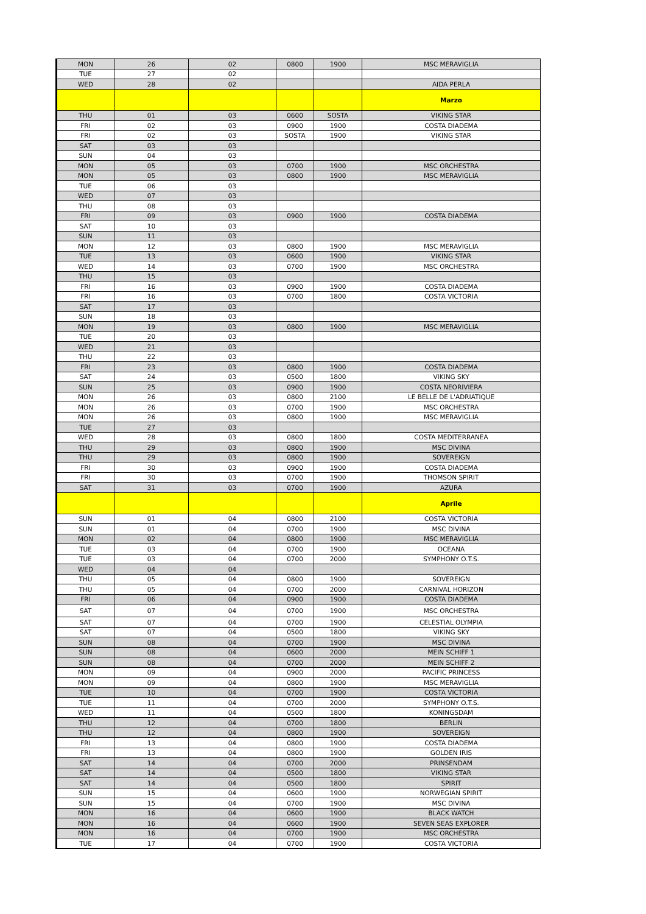| MON | 26 | 02 | 0800 | 1900 | MSC MERAVIGLIA |
| TUE | 27 | 02 | | | |
| WED | 28 | 02 | | | AIDA PERLA |
| | | | | | Marzo |
| THU | 01 | 03 | 0600 | SOSTA | VIKING STAR |
| FRI | 02 | 03 | 0900 | 1900 | COSTA DIADEMA |
| FRI | 02 | 03 | SOSTA | 1900 | VIKING STAR |
| SAT | 03 | 03 | | | |
| SUN | 04 | 03 | | | |
| MON | 05 | 03 | 0700 | 1900 | MSC ORCHESTRA |
| MON | 05 | 03 | 0800 | 1900 | MSC MERAVIGLIA |
| TUE | 06 | 03 | | | |
| WED | 07 | 03 | | | |
| THU | 08 | 03 | | | |
| FRI | 09 | 03 | 0900 | 1900 | COSTA DIADEMA |
| SAT | 10 | 03 | | | |
| SUN | 11 | 03 | | | |
| MON | 12 | 03 | 0800 | 1900 | MSC MERAVIGLIA |
| TUE | 13 | 03 | 0600 | 1900 | VIKING STAR |
| WED | 14 | 03 | 0700 | 1900 | MSC ORCHESTRA |
| THU | 15 | 03 | | | |
| FRI | 16 | 03 | 0900 | 1900 | COSTA DIADEMA |
| FRI | 16 | 03 | 0700 | 1800 | COSTA VICTORIA |
| SAT | 17 | 03 | | | |
| SUN | 18 | 03 | | | |
| MON | 19 | 03 | 0800 | 1900 | MSC MERAVIGLIA |
| TUE | 20 | 03 | | | |
| WED | 21 | 03 | | | |
| THU | 22 | 03 | | | |
| FRI | 23 | 03 | 0800 | 1900 | COSTA DIADEMA |
| SAT | 24 | 03 | 0500 | 1800 | VIKING SKY |
| SUN | 25 | 03 | 0900 | 1900 | COSTA NEORIVIERA |
| MON | 26 | 03 | 0800 | 2100 | LE BELLE DE L'ADRIATIQUE |
| MON | 26 | 03 | 0700 | 1900 | MSC ORCHESTRA |
| MON | 26 | 03 | 0800 | 1900 | MSC MERAVIGLIA |
| TUE | 27 | 03 | | | |
| WED | 28 | 03 | 0800 | 1800 | COSTA MEDITERRANEA |
| THU | 29 | 03 | 0800 | 1900 | MSC DIVINA |
| THU | 29 | 03 | 0800 | 1900 | SOVEREIGN |
| FRI | 30 | 03 | 0900 | 1900 | COSTA DIADEMA |
| FRI | 30 | 03 | 0700 | 1900 | THOMSON SPIRIT |
| SAT | 31 | 03 | 0700 | 1900 | AZURA |
| | | | | | Aprile |
| SUN | 01 | 04 | 0800 | 2100 | COSTA VICTORIA |
| SUN | 01 | 04 | 0700 | 1900 | MSC DIVINA |
| MON | 02 | 04 | 0800 | 1900 | MSC MERAVIGLIA |
| TUE | 03 | 04 | 0700 | 1900 | OCEANA |
| TUE | 03 | 04 | 0700 | 2000 | SYMPHONY O.T.S. |
| WED | 04 | 04 | | | |
| THU | 05 | 04 | 0800 | 1900 | SOVEREIGN |
| THU | 05 | 04 | 0700 | 2000 | CARNIVAL HORIZON |
| FRI | 06 | 04 | 0900 | 1900 | COSTA DIADEMA |
| SAT | 07 | 04 | 0700 | 1900 | MSC ORCHESTRA |
| SAT | 07 | 04 | 0700 | 1900 | CELESTIAL OLYMPIA |
| SAT | 07 | 04 | 0500 | 1800 | VIKING SKY |
| SUN | 08 | 04 | 0700 | 1900 | MSC DIVINA |
| SUN | 08 | 04 | 0600 | 2000 | MEIN SCHIFF 1 |
| SUN | 08 | 04 | 0700 | 2000 | MEIN SCHIFF 2 |
| MON | 09 | 04 | 0900 | 2000 | PACIFIC PRINCESS |
| MON | 09 | 04 | 0800 | 1900 | MSC MERAVIGLIA |
| TUE | 10 | 04 | 0700 | 1900 | COSTA VICTORIA |
| TUE | 11 | 04 | 0700 | 2000 | SYMPHONY O.T.S. |
| WED | 11 | 04 | 0500 | 1800 | KONINGSDAM |
| THU | 12 | 04 | 0700 | 1800 | BERLIN |
| THU | 12 | 04 | 0800 | 1900 | SOVEREIGN |
| FRI | 13 | 04 | 0800 | 1900 | COSTA DIADEMA |
| FRI | 13 | 04 | 0800 | 1900 | GOLDEN IRIS |
| SAT | 14 | 04 | 0700 | 2000 | PRINSENDAM |
| SAT | 14 | 04 | 0500 | 1800 | VIKING STAR |
| SAT | 14 | 04 | 0500 | 1800 | SPIRIT |
| SUN | 15 | 04 | 0600 | 1900 | NORWEGIAN SPIRIT |
| SUN | 15 | 04 | 0700 | 1900 | MSC DIVINA |
| MON | 16 | 04 | 0600 | 1900 | BLACK WATCH |
| MON | 16 | 04 | 0600 | 1900 | SEVEN SEAS EXPLORER |
| MON | 16 | 04 | 0700 | 1900 | MSC ORCHESTRA |
| TUE | 17 | 04 | 0700 | 1900 | COSTA VICTORIA |